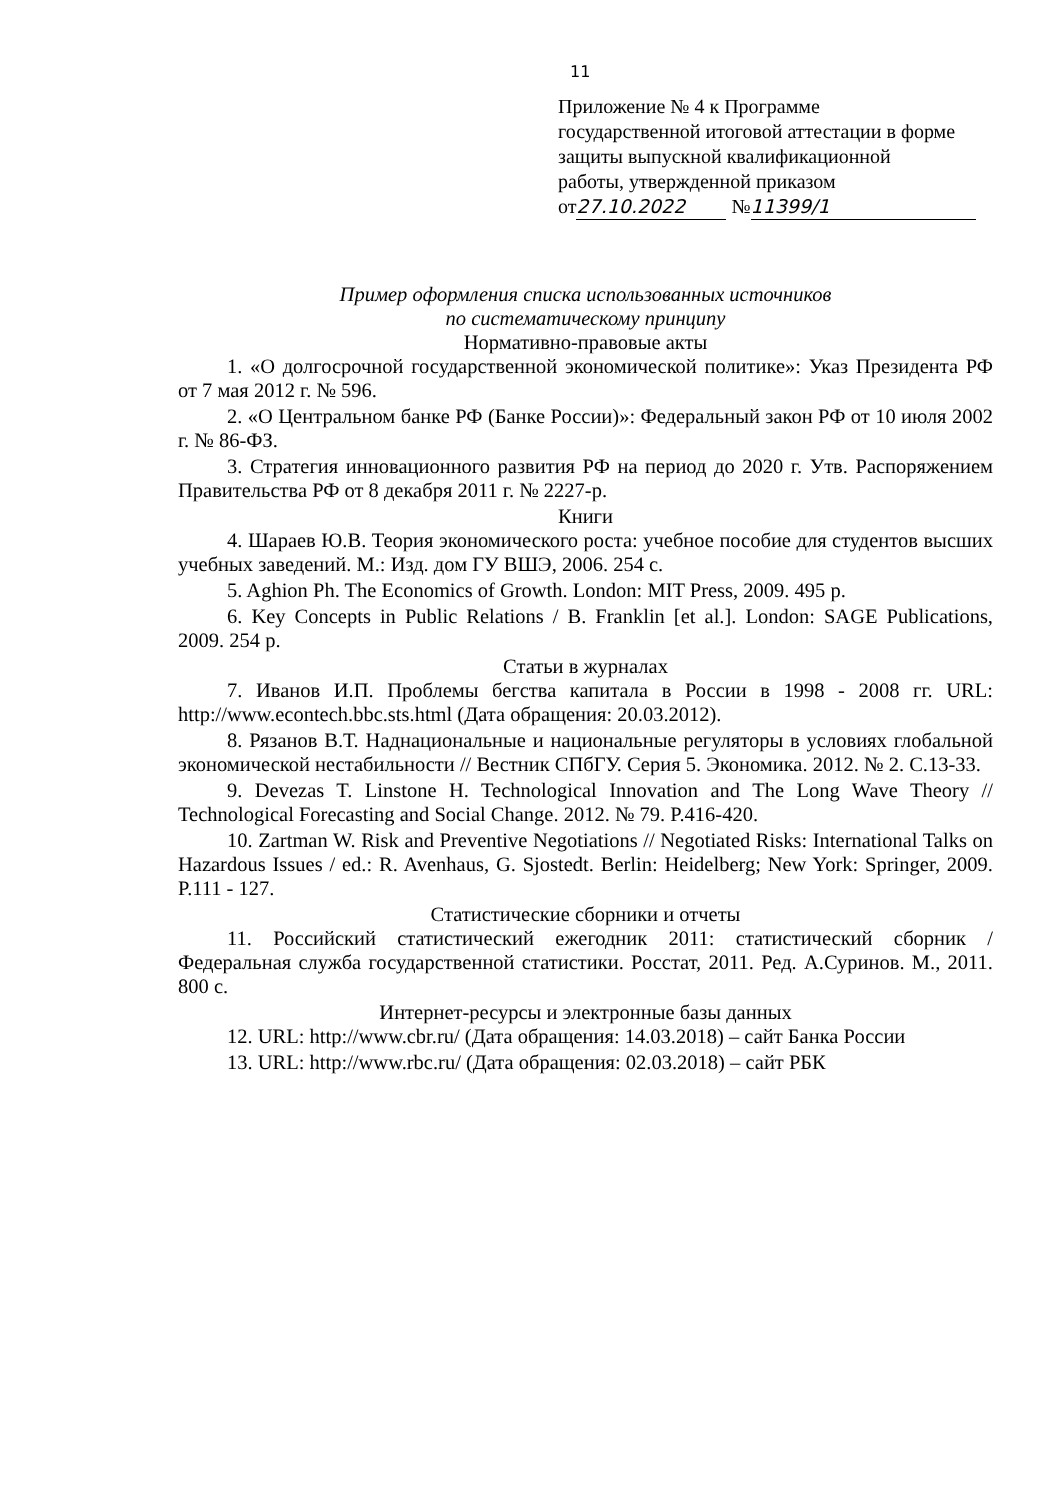11
Приложение № 4 к Программе
государственной итоговой аттестации в форме
защиты выпускной квалификационной
работы, утвержденной приказом
от 27.10.2022 № 11399/1
Пример оформления списка использованных источников
по систематическому принципу
Нормативно-правовые акты
1. «О долгосрочной государственной экономической политике»: Указ Президента РФ от 7 мая 2012 г. № 596.
2. «О Центральном банке РФ (Банке России)»: Федеральный закон РФ от 10 июля 2002 г. № 86-ФЗ.
3. Стратегия инновационного развития РФ на период до 2020 г. Утв. Распоряжением Правительства РФ от 8 декабря 2011 г. № 2227-р.
Книги
4. Шараев Ю.В. Теория экономического роста: учебное пособие для студентов высших учебных заведений. М.: Изд. дом ГУ ВШЭ, 2006. 254 с.
5. Aghion Ph. The Economics of Growth. London: MIT Press, 2009. 495 p.
6. Key Concepts in Public Relations / B. Franklin [et al.]. London: SAGE Publications, 2009. 254 p.
Статьи в журналах
7. Иванов И.П. Проблемы бегства капитала в России в 1998 - 2008 гг. URL: http://www.econtech.bbc.sts.html (Дата обращения: 20.03.2012).
8. Рязанов В.Т. Наднациональные и национальные регуляторы в условиях глобальной экономической нестабильности // Вестник СПбГУ. Серия 5. Экономика. 2012. № 2. С.13-33.
9. Devezas T. Linstone H. Technological Innovation and The Long Wave Theory // Technological Forecasting and Social Change. 2012. № 79. P.416-420.
10. Zartman W. Risk and Preventive Negotiations // Negotiated Risks: International Talks on Hazardous Issues / ed.: R. Avenhaus, G. Sjostedt. Berlin: Heidelberg; New York: Springer, 2009. P.111 - 127.
Статистические сборники и отчеты
11. Российский статистический ежегодник 2011: статистический сборник / Федеральная служба государственной статистики. Росстат, 2011. Ред. А.Суринов. М., 2011. 800 с.
Интернет-ресурсы и электронные базы данных
12. URL: http://www.cbr.ru/ (Дата обращения: 14.03.2018) – сайт Банка России
13. URL: http://www.rbc.ru/ (Дата обращения: 02.03.2018) – сайт РБК